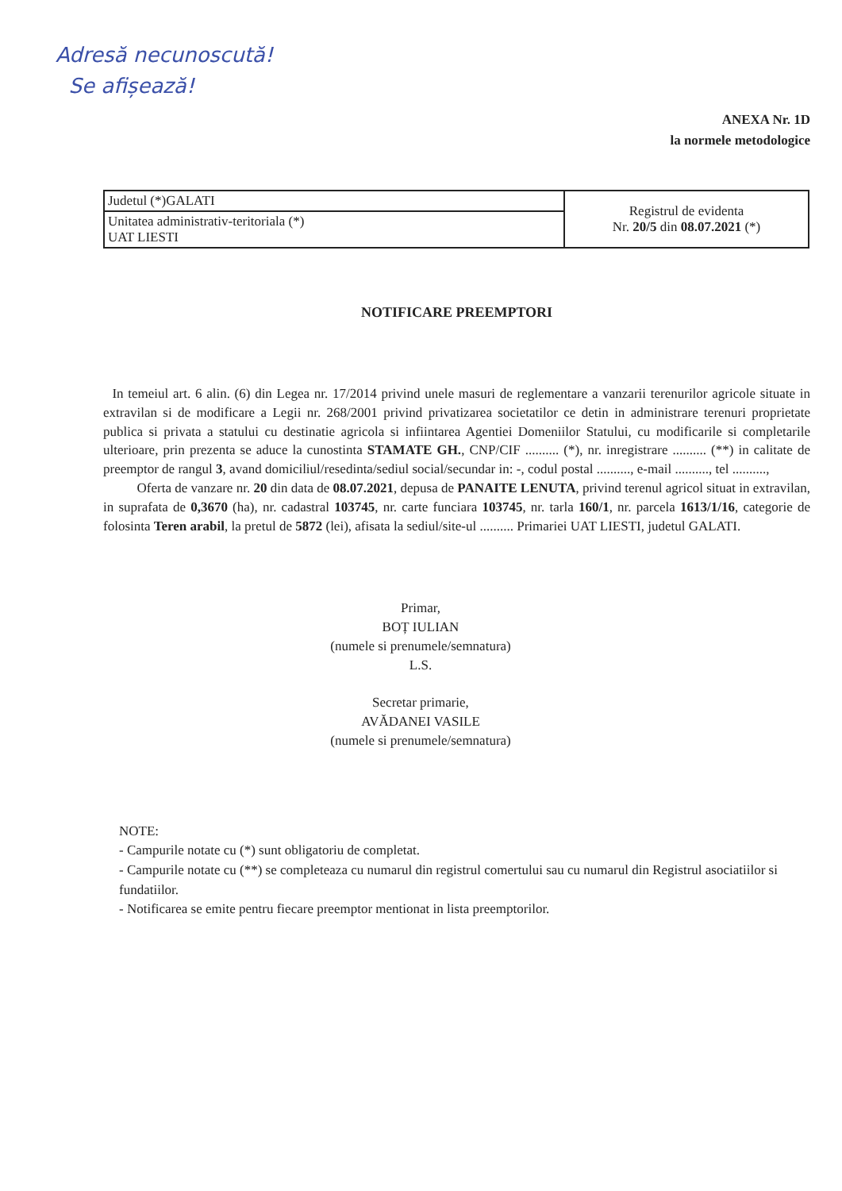Adresă necunoscută!
Se afișează!
ANEXA Nr. 1D
la normele metodologice
| Judetul (*)GALATI | Registrul de evidenta Nr. 20/5 din 08.07.2021 (*) |
| Unitatea administrativ-teritoriala (*) UAT LIESTI | |
NOTIFICARE PREEMPTORI
In temeiul art. 6 alin. (6) din Legea nr. 17/2014 privind unele masuri de reglementare a vanzarii terenurilor agricole situate in extravilan si de modificare a Legii nr. 268/2001 privind privatizarea societatilor ce detin in administrare terenuri proprietate publica si privata a statului cu destinatie agricola si infiintarea Agentiei Domeniilor Statului, cu modificarile si completarile ulterioare, prin prezenta se aduce la cunostinta STAMATE GH., CNP/CIF .......... (*), nr. inregistrare .......... (**) in calitate de preemptor de rangul 3, avand domiciliul/resedinta/sediul social/secundar in: -, codul postal .........., e-mail .........., tel ..........,
Oferta de vanzare nr. 20 din data de 08.07.2021, depusa de PANAITE LENUTA, privind terenul agricol situat in extravilan, in suprafata de 0,3670 (ha), nr. cadastral 103745, nr. carte funciara 103745, nr. tarla 160/1, nr. parcela 1613/1/16, categorie de folosinta Teren arabil, la pretul de 5872 (lei), afisata la sediul/site-ul .......... Primariei UAT LIESTI, judetul GALATI.
Primar,
BOȚ IULIAN
(numele si prenumele/semnatura)
L.S.
Secretar primarie,
AVĂDANEI VASILE
(numele si prenumele/semnatura)
NOTE:
- Campurile notate cu (*) sunt obligatoriu de completat.
- Campurile notate cu (**) se completeaza cu numarul din registrul comertului sau cu numarul din Registrul asociatiilor si fundatiilor.
- Notificarea se emite pentru fiecare preemptor mentionat in lista preemptorilor.